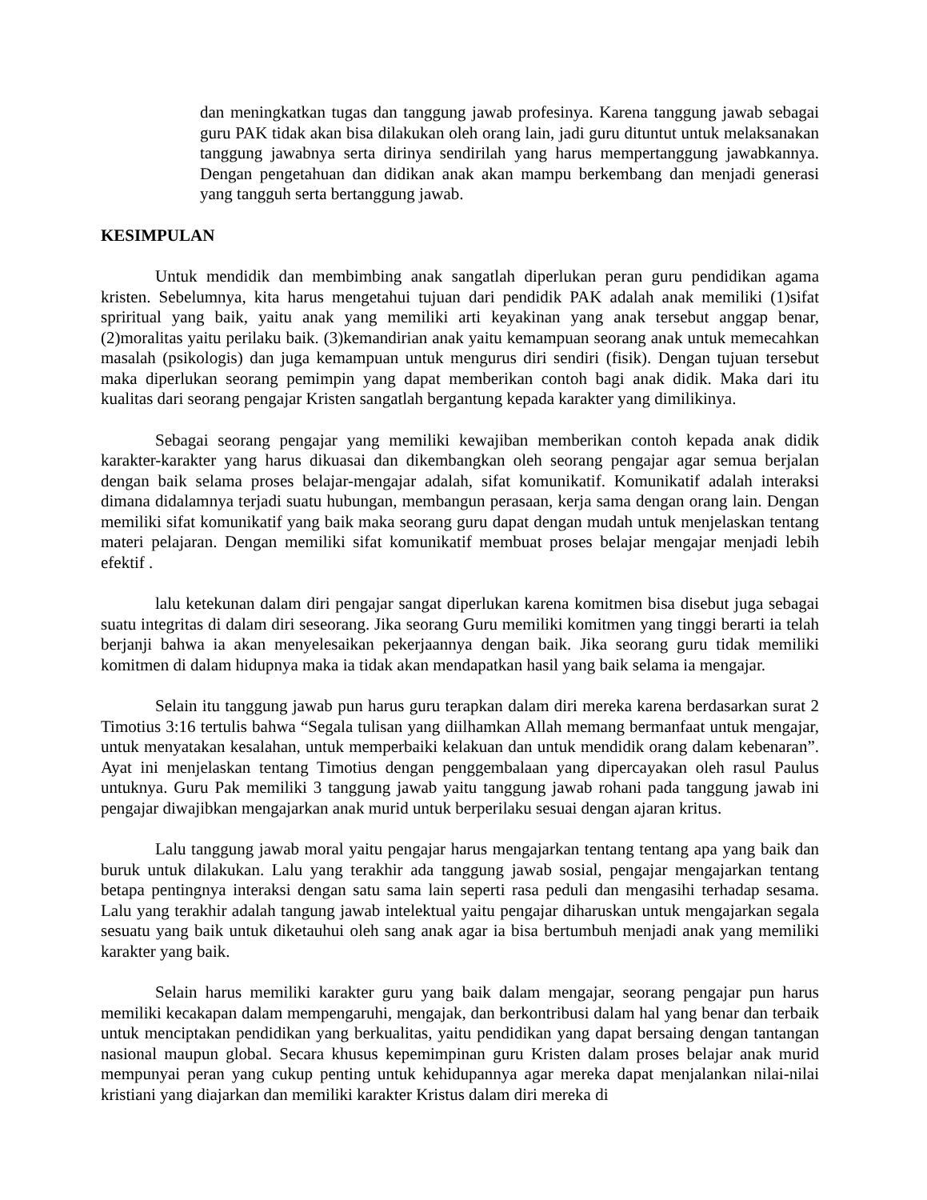dan meningkatkan tugas dan tanggung jawab profesinya. Karena tanggung jawab sebagai guru PAK tidak akan bisa dilakukan oleh orang lain, jadi guru dituntut untuk melaksanakan tanggung jawabnya serta dirinya sendirilah yang harus mempertanggung jawabkannya. Dengan pengetahuan dan didikan anak akan mampu berkembang dan menjadi generasi yang tangguh serta bertanggung jawab.
KESIMPULAN
Untuk mendidik dan membimbing anak sangatlah diperlukan peran guru pendidikan agama kristen. Sebelumnya, kita harus mengetahui tujuan dari pendidik PAK adalah anak memiliki (1)sifat spriritual yang baik, yaitu anak yang memiliki arti keyakinan yang anak tersebut anggap benar, (2)moralitas yaitu perilaku baik. (3)kemandirian anak yaitu kemampuan seorang anak untuk memecahkan masalah (psikologis) dan juga kemampuan untuk mengurus diri sendiri (fisik). Dengan tujuan tersebut maka diperlukan seorang pemimpin yang dapat memberikan contoh bagi anak didik. Maka dari itu kualitas dari seorang pengajar Kristen sangatlah bergantung kepada karakter yang dimilikinya.
Sebagai seorang pengajar yang memiliki kewajiban memberikan contoh kepada anak didik karakter-karakter yang harus dikuasai dan dikembangkan oleh seorang pengajar agar semua berjalan dengan baik selama proses belajar-mengajar adalah, sifat komunikatif. Komunikatif adalah interaksi dimana didalamnya terjadi suatu hubungan, membangun perasaan, kerja sama dengan orang lain. Dengan memiliki sifat komunikatif yang baik maka seorang guru dapat dengan mudah untuk menjelaskan tentang materi pelajaran. Dengan memiliki sifat komunikatif membuat proses belajar mengajar menjadi lebih efektif .
lalu ketekunan dalam diri pengajar sangat diperlukan karena komitmen bisa disebut juga sebagai suatu integritas di dalam diri seseorang. Jika seorang Guru memiliki komitmen yang tinggi berarti ia telah berjanji bahwa ia akan menyelesaikan pekerjaannya dengan baik. Jika seorang guru tidak memiliki komitmen di dalam hidupnya maka ia tidak akan mendapatkan hasil yang baik selama ia mengajar.
Selain itu tanggung jawab pun harus guru terapkan dalam diri mereka karena berdasarkan surat 2 Timotius 3:16 tertulis bahwa “Segala tulisan yang diilhamkan Allah memang bermanfaat untuk mengajar, untuk menyatakan kesalahan, untuk memperbaiki kelakuan dan untuk mendidik orang dalam kebenaran”. Ayat ini menjelaskan tentang Timotius dengan penggembalaan yang dipercayakan oleh rasul Paulus untuknya. Guru Pak memiliki 3 tanggung jawab yaitu tanggung jawab rohani pada tanggung jawab ini pengajar diwajibkan mengajarkan anak murid untuk berperilaku sesuai dengan ajaran kritus.
Lalu tanggung jawab moral yaitu pengajar harus mengajarkan tentang tentang apa yang baik dan buruk untuk dilakukan. Lalu yang terakhir ada tanggung jawab sosial, pengajar mengajarkan tentang betapa pentingnya interaksi dengan satu sama lain seperti rasa peduli dan mengasihi terhadap sesama. Lalu yang terakhir adalah tangung jawab intelektual yaitu pengajar diharuskan untuk mengajarkan segala sesuatu yang baik untuk diketauhui oleh sang anak agar ia bisa bertumbuh menjadi anak yang memiliki karakter yang baik.
Selain harus memiliki karakter guru yang baik dalam mengajar, seorang pengajar pun harus memiliki kecakapan dalam mempengaruhi, mengajak, dan berkontribusi dalam hal yang benar dan terbaik untuk menciptakan pendidikan yang berkualitas, yaitu pendidikan yang dapat bersaing dengan tantangan nasional maupun global. Secara khusus kepemimpinan guru Kristen dalam proses belajar anak murid mempunyai peran yang cukup penting untuk kehidupannya agar mereka dapat menjalankan nilai-nilai kristiani yang diajarkan dan memiliki karakter Kristus dalam diri mereka di